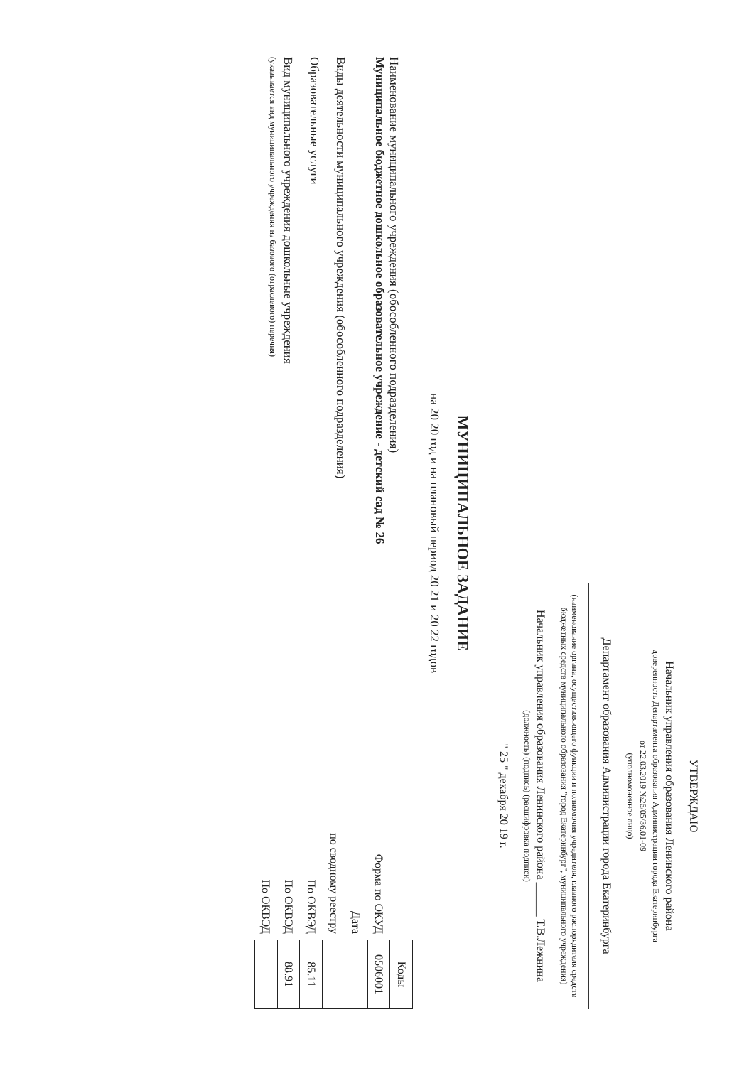УТВЕРЖДАЮ
Начальник управления образования Ленинского района
доверенность Департамента образования Администрации города Екатеринбурга
от 22.03.2019 №26/05/36.01-09
(уполномоченное лицо)
Департамент образования Администрации города Екатеринбурга
(наименование органа, осуществляющего функции и полномочия учредителя, главного распорядителя средств бюджетных средств муниципального образования "город Екатеринбург", муниципального учреждения)
Начальник управления образования Ленинского района ______ Т.В.Лежнина
(должность) (подпись) (расшифровка подписи)
" 25 " декабря 20 19 г.
МУНИЦИПАЛЬНОЕ ЗАДАНИЕ
на 20 20 год и на плановый период 20 21 и 20 22 годов
Наименование муниципального учреждения (обособленного подразделения)
Муниципальное бюджетное дошкольное образовательное учреждение - детский сад № 26
Виды деятельности муниципального учреждения (обособленного подразделения)
Образовательные услуги
Вид муниципального учреждения дошкольные учреждения
(указывается вид муниципального учреждения из базового (отраслевого) перечня)
| | Коды |
| Форма по ОКУД | 0506001 |
| Дата | |
| по сводному реестру | |
| По ОКВЭД | 85.11 |
| По ОКВЭД | 88.91 |
| По ОКВЭД | |